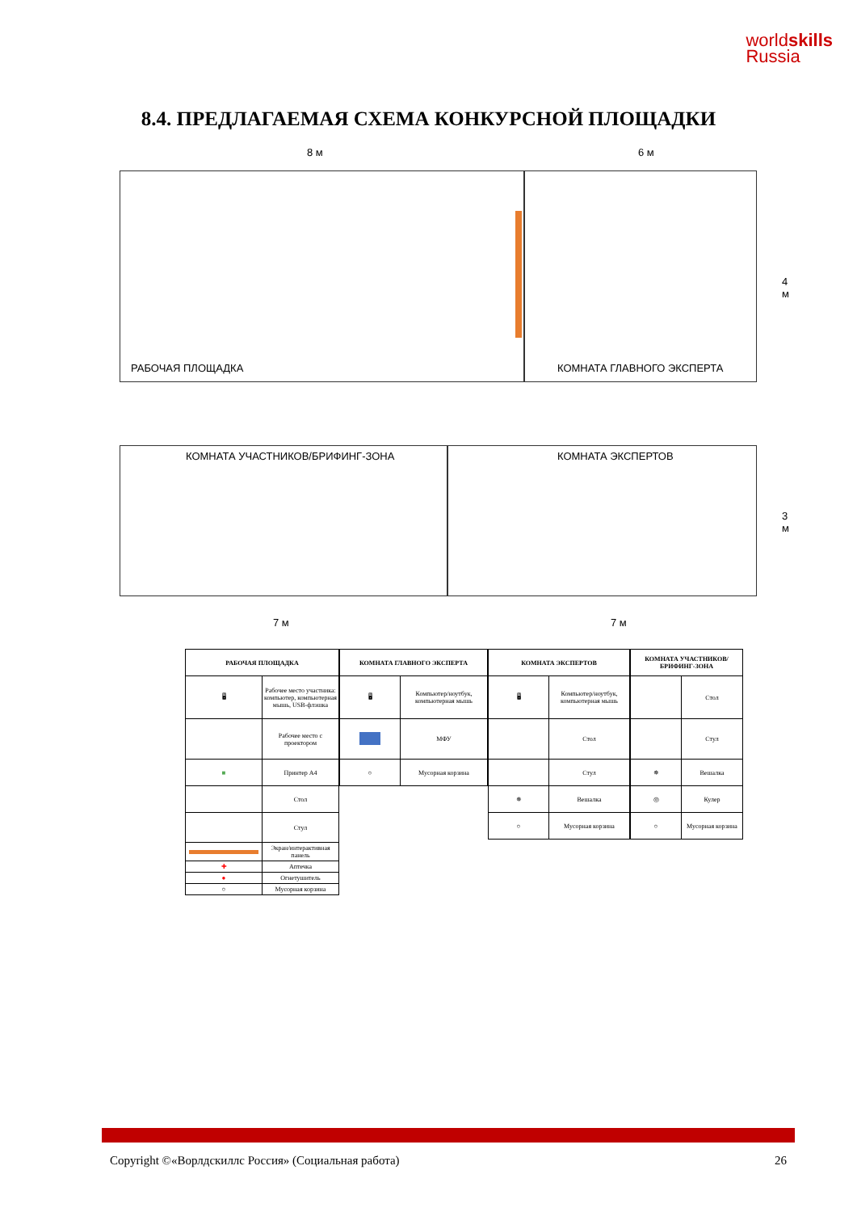worldskills
Russia
8.4. ПРЕДЛАГАЕМАЯ СХЕМА КОНКУРСНОЙ ПЛОЩАДКИ
8 м 6 м
РАБОЧАЯ ПЛОЩАДКА КОМНАТА ГЛАВНОГО ЭКСПЕРТА
КОМНАТА УЧАСТНИКОВ/БРИФИНГ-ЗОНА
КОМНАТА ЭКСПЕРТОВ
4 м
3 м
7 м 7 м
| РАБОЧАЯ ПЛОЩАДКА | |
| --- | --- |
| 🖥 | Рабочее место участника: компьютер, компьютерная мышь, USB-флэшка |
| | Рабочее место с проектором |
| ■ | Принтер А4 |
| | Стол |
| | Стул |
| | Экран/интерактивная панель |
| ✚ | Аптечка |
| ● | Огнетушитель |
| ○ | Мусорная корзина |
| КОМНАТА ГЛАВНОГО ЭКСПЕРТА | |
| --- | --- |
| 🖥 | Компьютер/ноутбук, компьютерная мышь |
| | МФУ |
| ○ | Мусорная корзина |
| КОМНАТА ЭКСПЕРТОВ | |
| --- | --- |
| 🖥 | Компьютер/ноутбук, компьютерная мышь |
| | Стол |
| | Стул |
| ✵ | Вешалка |
| ○ | Мусорная корзина |
| КОМНАТА УЧАСТНИКОВ/БРИФИНГ-ЗОНА | |
| --- | --- |
| | Стол |
| | Стул |
| ✵ | Вешалка |
| ◎ | Кулер |
| ○ | Мусорная корзина |
Copyright ©«Ворлдскиллс Россия» (Социальная работа) 26